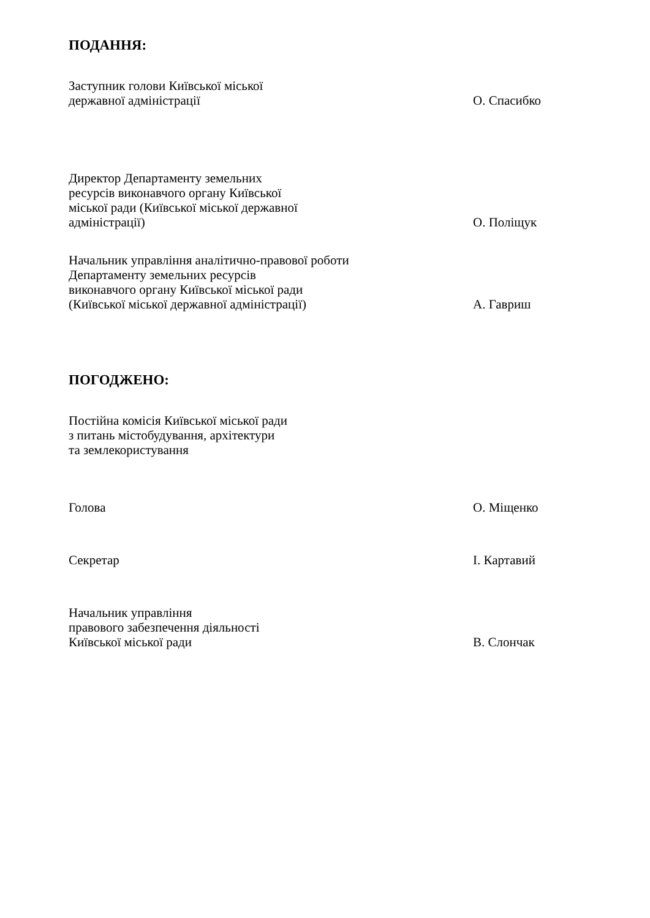ПОДАННЯ:
Заступник голови Київської міської
державної адміністрації
О. Спасибко
Директор Департаменту земельних
ресурсів виконавчого органу Київської
міської ради (Київської міської державної
адміністрації)
О. Поліщук
Начальник управління аналітично-правової роботи
Департаменту земельних ресурсів
виконавчого органу Київської міської ради
(Київської міської державної адміністрації)
А. Гавриш
ПОГОДЖЕНО:
Постійна комісія Київської міської ради
з питань містобудування, архітектури
та землекористування
Голова
О. Міщенко
Секретар
І. Картавий
Начальник управління
правового забезпечення діяльності
Київської міської ради
В. Слончак